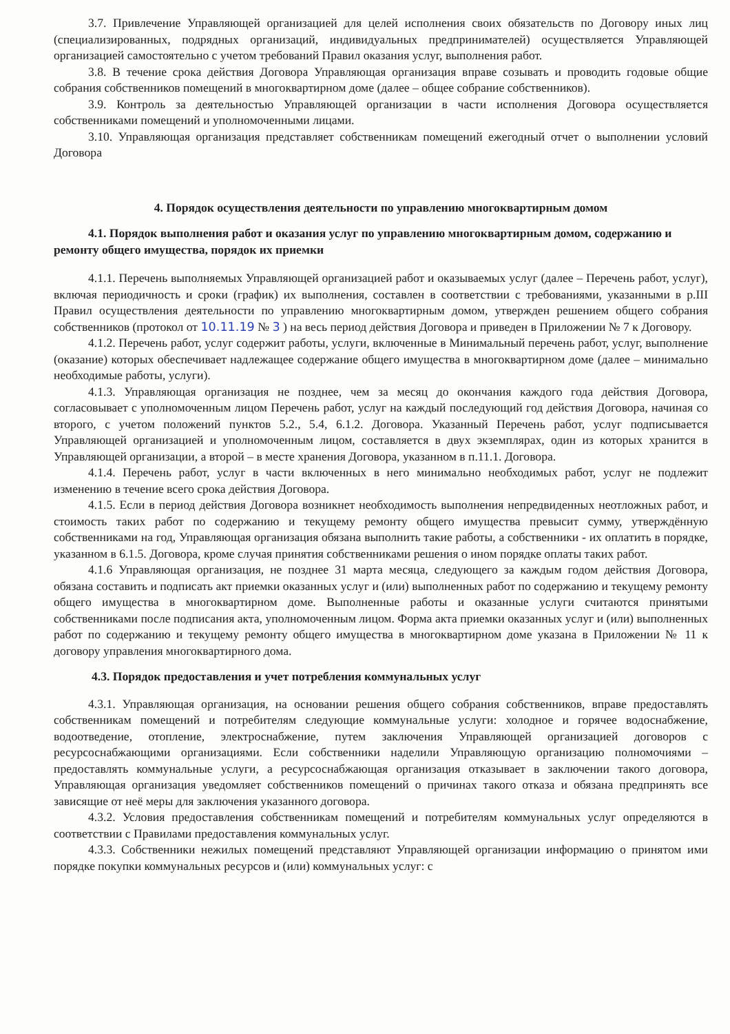3.7. Привлечение Управляющей организацией для целей исполнения своих обязательств по Договору иных лиц (специализированных, подрядных организаций, индивидуальных предпринимателей) осуществляется Управляющей организацией самостоятельно с учетом требований Правил оказания услуг, выполнения работ.
3.8. В течение срока действия Договора Управляющая организация вправе созывать и проводить годовые общие собрания собственников помещений в многоквартирном доме (далее – общее собрание собственников).
3.9. Контроль за деятельностью Управляющей организации в части исполнения Договора осуществляется собственниками помещений и уполномоченными лицами.
3.10. Управляющая организация представляет собственникам помещений ежегодный отчет о выполнении условий Договора
4. Порядок осуществления деятельности по управлению многоквартирным домом
4.1. Порядок выполнения работ и оказания услуг по управлению многоквартирным домом, содержанию и ремонту общего имущества, порядок их приемки
4.1.1. Перечень выполняемых Управляющей организацией работ и оказываемых услуг (далее – Перечень работ, услуг), включая периодичность и сроки (график) их выполнения, составлен в соответствии с требованиями, указанными в р.III Правил осуществления деятельности по управлению многоквартирным домом, утвержден решением общего собрания собственников (протокол от 10.11.19 № 3 ) на весь период действия Договора и приведен в Приложении № 7 к Договору.
4.1.2. Перечень работ, услуг содержит работы, услуги, включенные в Минимальный перечень работ, услуг, выполнение (оказание) которых обеспечивает надлежащее содержание общего имущества в многоквартирном доме (далее – минимально необходимые работы, услуги).
4.1.3. Управляющая организация не позднее, чем за месяц до окончания каждого года действия Договора, согласовывает с уполномоченным лицом Перечень работ, услуг на каждый последующий год действия Договора, начиная со второго, с учетом положений пунктов 5.2., 5.4, 6.1.2. Договора. Указанный Перечень работ, услуг подписывается Управляющей организацией и уполномоченным лицом, составляется в двух экземплярах, один из которых хранится в Управляющей организации, а второй – в месте хранения Договора, указанном в п.11.1. Договора.
4.1.4. Перечень работ, услуг в части включенных в него минимально необходимых работ, услуг не подлежит изменению в течение всего срока действия Договора.
4.1.5. Если в период действия Договора возникнет необходимость выполнения непредвиденных неотложных работ, и стоимость таких работ по содержанию и текущему ремонту общего имущества превысит сумму, утверждённую собственниками на год, Управляющая организация обязана выполнить такие работы, а собственники - их оплатить в порядке, указанном в 6.1.5. Договора, кроме случая принятия собственниками решения о ином порядке оплаты таких работ.
4.1.6 Управляющая организация, не позднее 31 марта месяца, следующего за каждым годом действия Договора, обязана составить и подписать акт приемки оказанных услуг и (или) выполненных работ по содержанию и текущему ремонту общего имущества в многоквартирном доме. Выполненные работы и оказанные услуги считаются принятыми собственниками после подписания акта, уполномоченным лицом. Форма акта приемки оказанных услуг и (или) выполненных работ по содержанию и текущему ремонту общего имущества в многоквартирном доме указана в Приложении № 11 к договору управления многоквартирного дома.
4.3. Порядок предоставления и учет потребления коммунальных услуг
4.3.1. Управляющая организация, на основании решения общего собрания собственников, вправе предоставлять собственникам помещений и потребителям следующие коммунальные услуги: холодное и горячее водоснабжение, водоотведение, отопление, электроснабжение, путем заключения Управляющей организацией договоров с ресурсоснабжающими организациями. Если собственники наделили Управляющую организацию полномочиями – предоставлять коммунальные услуги, а ресурсоснабжающая организация отказывает в заключении такого договора, Управляющая организация уведомляет собственников помещений о причинах такого отказа и обязана предпринять все зависящие от неё меры для заключения указанного договора.
4.3.2. Условия предоставления собственникам помещений и потребителям коммунальных услуг определяются в соответствии с Правилами предоставления коммунальных услуг.
4.3.3. Собственники нежилых помещений представляют Управляющей организации информацию о принятом ими порядке покупки коммунальных ресурсов и (или) коммунальных услуг: с